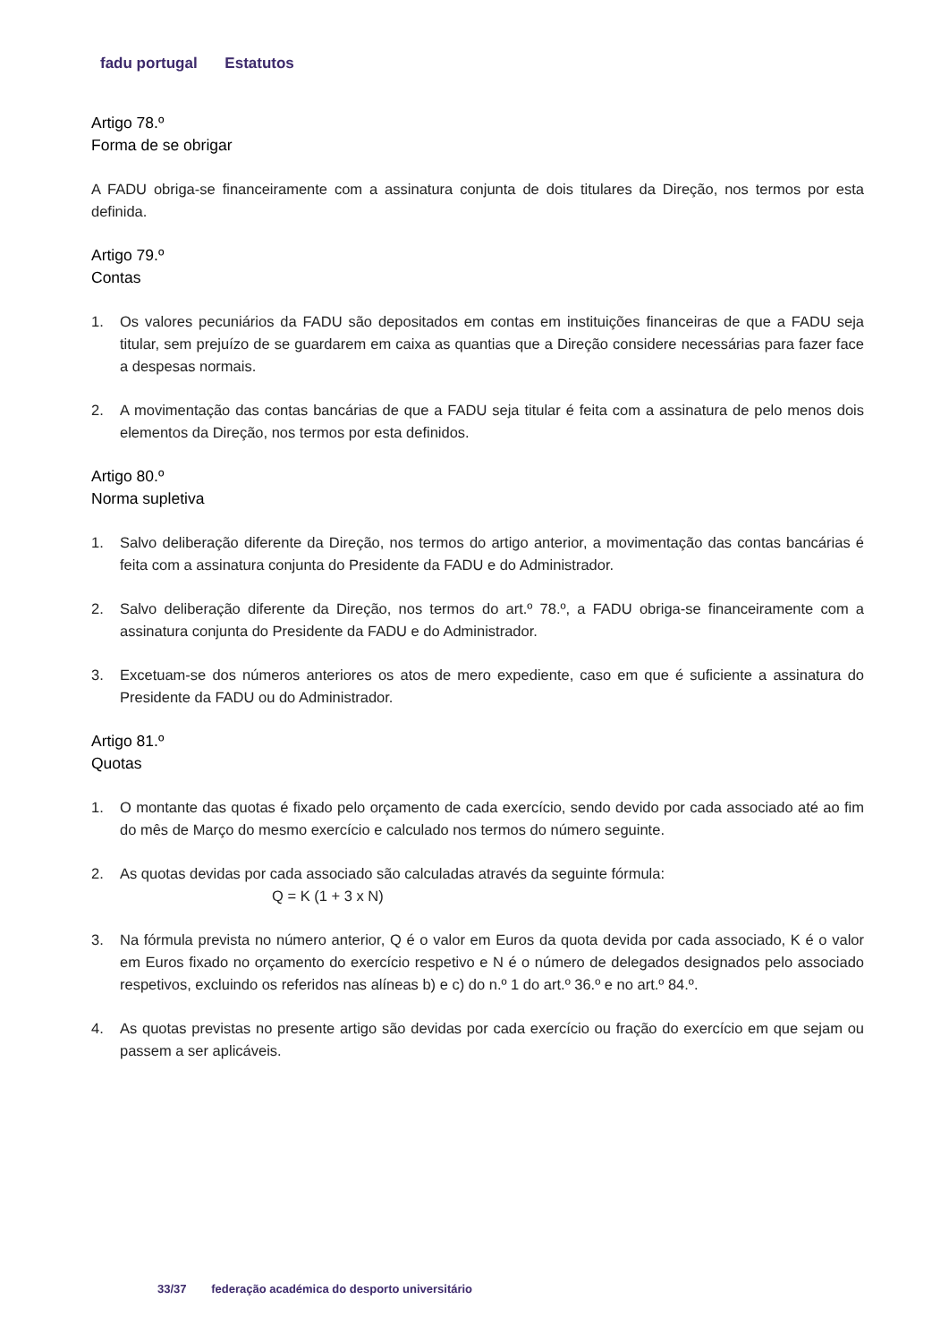fadu portugal Estatutos
Artigo 78.º
Forma de se obrigar
A FADU obriga-se financeiramente com a assinatura conjunta de dois titulares da Direção, nos termos por esta definida.
Artigo 79.º
Contas
1. Os valores pecuniários da FADU são depositados em contas em instituições financeiras de que a FADU seja titular, sem prejuízo de se guardarem em caixa as quantias que a Direção considere necessárias para fazer face a despesas normais.
2. A movimentação das contas bancárias de que a FADU seja titular é feita com a assinatura de pelo menos dois elementos da Direção, nos termos por esta definidos.
Artigo 80.º
Norma supletiva
1. Salvo deliberação diferente da Direção, nos termos do artigo anterior, a movimentação das contas bancárias é feita com a assinatura conjunta do Presidente da FADU e do Administrador.
2. Salvo deliberação diferente da Direção, nos termos do art.º 78.º, a FADU obriga-se financeiramente com a assinatura conjunta do Presidente da FADU e do Administrador.
3. Excetuam-se dos números anteriores os atos de mero expediente, caso em que é suficiente a assinatura do Presidente da FADU ou do Administrador.
Artigo 81.º
Quotas
1. O montante das quotas é fixado pelo orçamento de cada exercício, sendo devido por cada associado até ao fim do mês de Março do mesmo exercício e calculado nos termos do número seguinte.
2. As quotas devidas por cada associado são calculadas através da seguinte fórmula:
Q = K (1 + 3 x N)
3. Na fórmula prevista no número anterior, Q é o valor em Euros da quota devida por cada associado, K é o valor em Euros fixado no orçamento do exercício respetivo e N é o número de delegados designados pelo associado respetivos, excluindo os referidos nas alíneas b) e c) do n.º 1 do art.º 36.º e no art.º 84.º.
4. As quotas previstas no presente artigo são devidas por cada exercício ou fração do exercício em que sejam ou passem a ser aplicáveis.
33/37 federação académica do desporto universitário